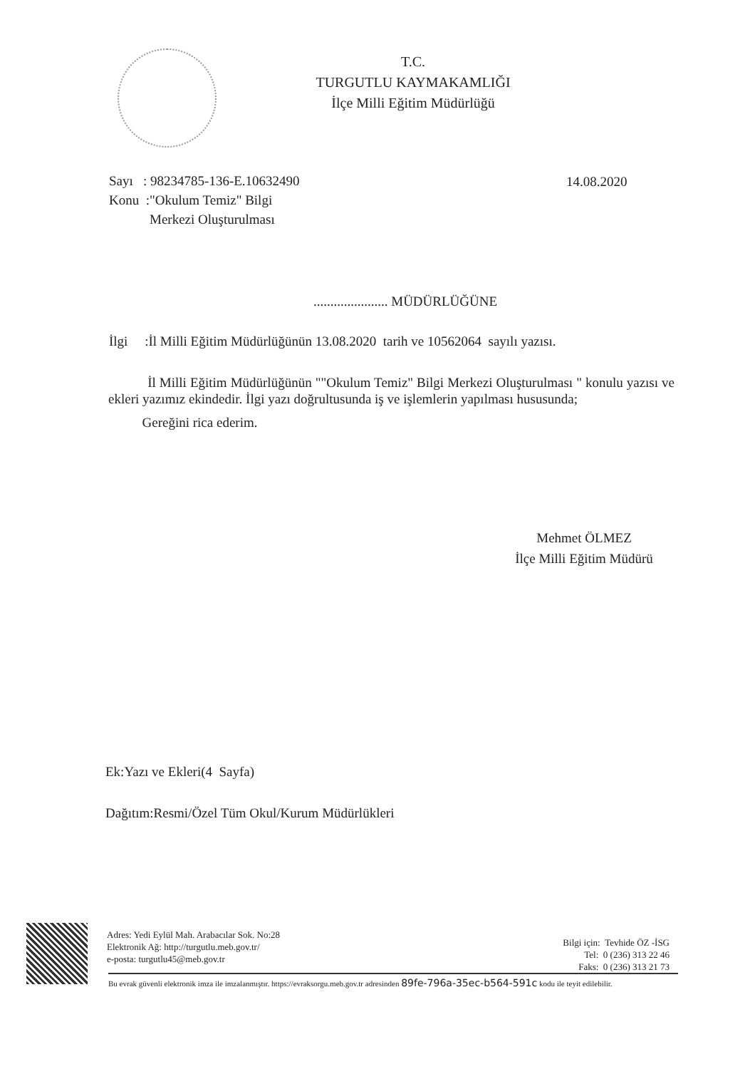T.C.
TURGUTLU KAYMAKAMLIĞI
İlçe Milli Eğitim Müdürlüğü
Sayı : 98234785-136-E.10632490
Konu :"Okulum Temiz" Bilgi
Merkezi Oluşturulması
14.08.2020
...................... MÜDÜRLÜĞÜNE
İlgi :İl Milli Eğitim Müdürlüğünün 13.08.2020 tarih ve 10562064 sayılı yazısı.
İl Milli Eğitim Müdürlüğünün ""Okulum Temiz" Bilgi Merkezi Oluşturulması " konulu yazısı ve ekleri yazımız ekindedir. İlgi yazı doğrultusunda iş ve işlemlerin yapılması hususunda;
Gereğini rica ederim.
Mehmet ÖLMEZ
İlçe Milli Eğitim Müdürü
Ek:Yazı ve Ekleri(4 Sayfa)
Dağıtım:Resmi/Özel Tüm Okul/Kurum Müdürlükleri
Adres: Yedi Eylül Mah. Arabacılar Sok. No:28
Elektronik Ağ: http://turgutlu.meb.gov.tr/
e-posta: turgutlu45@meb.gov.tr
Bilgi için: Tevhide ÖZ -İSG
Tel: 0 (236) 313 22 46
Faks: 0 (236) 313 21 73
Bu evrak güvenli elektronik imza ile imzalanmıştır. https://evraksorgu.meb.gov.tr adresinden 89fe-796a-35ec-b564-591c kodu ile teyit edilebilir.